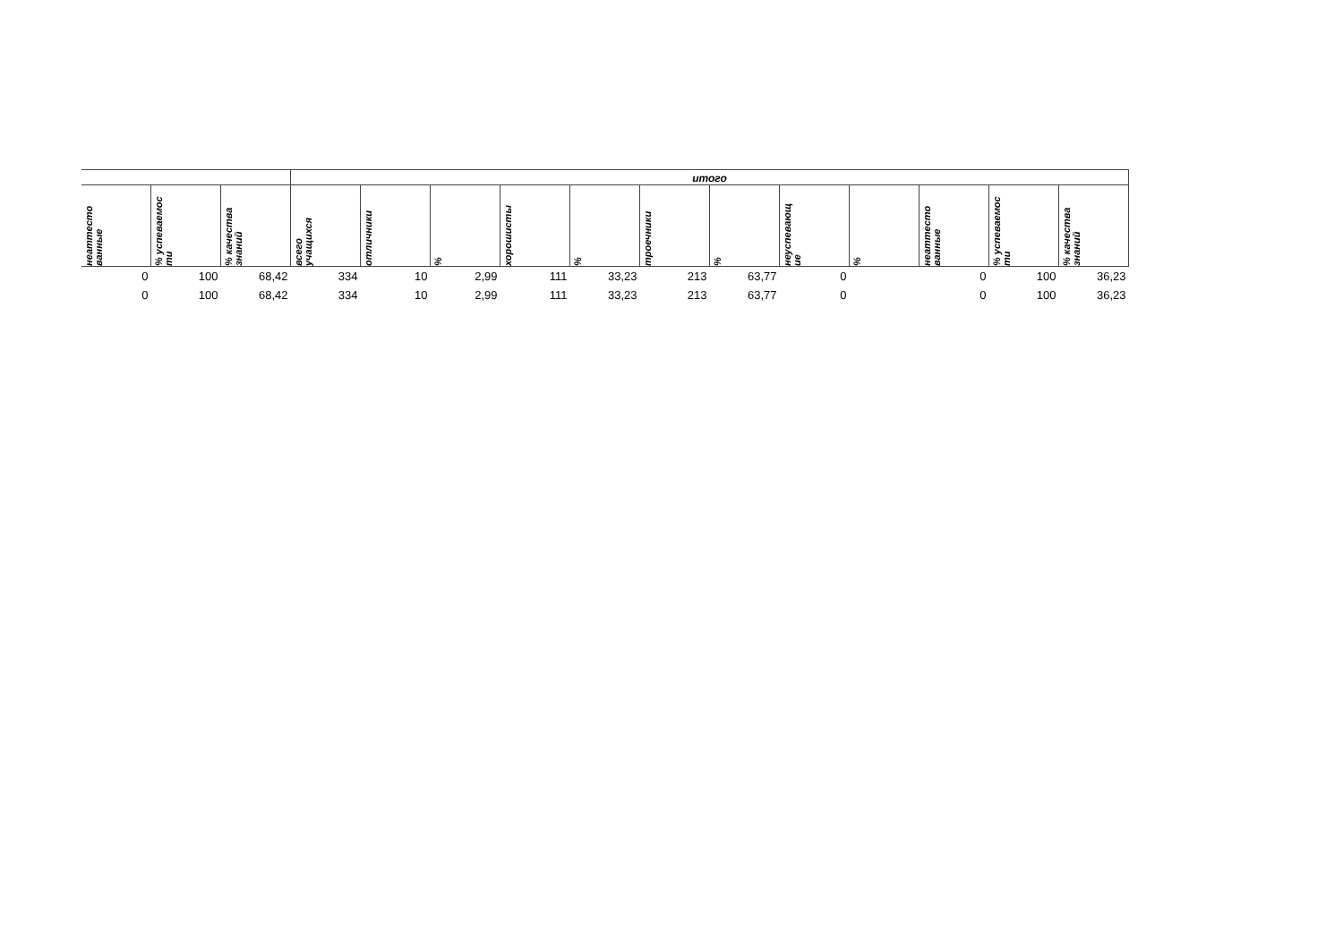| | | | итого | | | | | | | | | | | |
| --- | --- | --- | --- | --- | --- | --- | --- | --- | --- | --- | --- | --- | --- | --- |
| неаттесто ванные | % успеваемос ти | % качества знаний | всего учащихся | отличники | % | хорошисты | % | троечники | % | неуспевающ ие | % | неаттесто ванные | % успеваемос ти | % качества знаний |
| 0 | 100 | 68,42 | 334 | 10 | 2,99 | 111 | 33,23 | 213 | 63,77 | 0 | | 0 | 100 | 36,23 |
| 0 | 100 | 68,42 | 334 | 10 | 2,99 | 111 | 33,23 | 213 | 63,77 | 0 | | 0 | 100 | 36,23 |